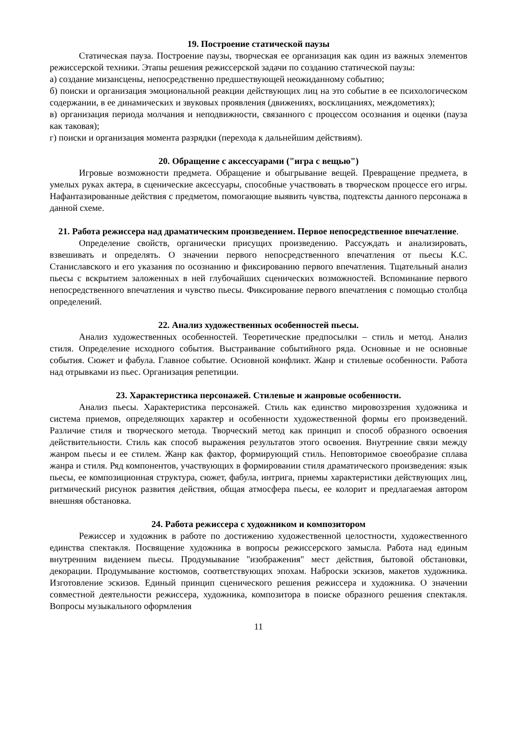19. Построение статической паузы
Статическая пауза. Построение паузы, творческая ее организация как один из важных элементов режиссерской техники. Этапы решения режиссерской задачи по созданию статической паузы:
а) создание мизансцены, непосредственно предшествующей неожиданному событию;
б) поиски и организация эмоциональной реакции действующих лиц на это событие в ее психологическом содержании, в ее динамических и звуковых проявления (движениях, восклицаниях, междометиях);
в) организация периода молчания и неподвижности, связанного с процессом осознания и оценки (пауза как таковая);
г) поиски и организация момента разрядки (перехода к дальнейшим действиям).
20. Обращение с аксессуарами ("игра с вещью")
Игровые возможности предмета. Обращение и обыгрывание вещей. Превращение предмета, в умелых руках актера, в сценические аксессуары, способные участвовать в творческом процессе его игры. Нафантазированные действия с предметом, помогающие выявить чувства, подтексты данного персонажа в данной схеме.
21. Работа режиссера над драматическим произведением. Первое непосредственное впечатление.
Определение свойств, органически присущих произведению. Рассуждать и анализировать, взвешивать и определять. О значении первого непосредственного впечатления от пьесы К.С. Станиславского и его указания по осознанию и фиксированию первого впечатления. Тщательный анализ пьесы с вскрытием заложенных в ней глубочайших сценических возможностей. Вспоминание первого непосредственного впечатления и чувство пьесы. Фиксирование первого впечатления с помощью столбца определений.
22. Анализ художественных особенностей пьесы.
Анализ художественных особенностей. Теоретические предпосылки – стиль и метод. Анализ стиля. Определение исходного события. Выстраивание событийного ряда. Основные и не основные события. Сюжет и фабула. Главное событие. Основной конфликт. Жанр и стилевые особенности. Работа над отрывками из пьес. Организация репетиции.
23. Характеристика персонажей. Стилевые и жанровые особенности.
Анализ пьесы. Характеристика персонажей. Стиль как единство мировоззрения художника и система приемов, определяющих характер и особенности художественной формы его произведений. Различие стиля и творческого метода. Творческий метод как принцип и способ образного освоения действительности. Стиль как способ выражения результатов этого освоения. Внутренние связи между жанром пьесы и ее стилем. Жанр как фактор, формирующий стиль. Неповторимое своеобразие сплава жанра и стиля. Ряд компонентов, участвующих в формировании стиля драматического произведения: язык пьесы, ее композиционная структура, сюжет, фабула, интрига, приемы характеристики действующих лиц, ритмический рисунок развития действия, общая атмосфера пьесы, ее колорит и предлагаемая автором внешняя обстановка.
24. Работа режиссера с художником и композитором
Режиссер и художник в работе по достижению художественной целостности, художественного единства спектакля. Посвящение художника в вопросы режиссерского замысла. Работа над единым внутренним видением пьесы. Продумывание "изображения" мест действия, бытовой обстановки, декорации. Продумывание костюмов, соответствующих эпохам. Наброски эскизов, макетов художника. Изготовление эскизов. Единый принцип сценического решения режиссера и художника. О значении совместной деятельности режиссера, художника, композитора в поиске образного решения спектакля. Вопросы музыкального оформления
11